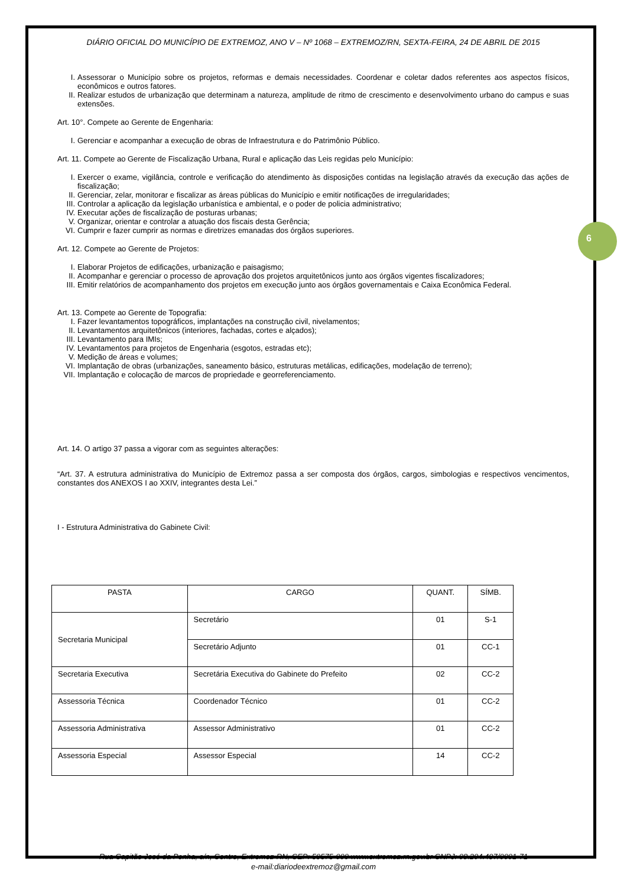6
DIÁRIO OFICIAL DO MUNICÍPIO DE EXTREMOZ, ANO V – Nº 1068 – EXTREMOZ/RN, SEXTA-FEIRA, 24 DE ABRIL DE 2015
I. Assessorar o Município sobre os projetos, reformas e demais necessidades. Coordenar e coletar dados referentes aos aspectos físicos, econômicos e outros fatores.
II. Realizar estudos de urbanização que determinam a natureza, amplitude de ritmo de crescimento e desenvolvimento urbano do campus e suas extensões.
Art. 10°. Compete ao Gerente de Engenharia:
I. Gerenciar e acompanhar a execução de obras de Infraestrutura e do Patrimônio Público.
Art. 11. Compete ao Gerente de Fiscalização Urbana, Rural e aplicação das Leis regidas pelo Município:
I. Exercer o exame, vigilância, controle e verificação do atendimento às disposições contidas na legislação através da execução das ações de fiscalização;
II. Gerenciar, zelar, monitorar e fiscalizar as áreas públicas do Município e emitir notificações de irregularidades;
III. Controlar a aplicação da legislação urbanística e ambiental, e o poder de policia administrativo;
IV. Executar ações de fiscalização de posturas urbanas;
V. Organizar, orientar e controlar a atuação dos fiscais desta Gerência;
VI. Cumprir e fazer cumprir as normas e diretrizes emanadas dos órgãos superiores.
Art. 12. Compete ao Gerente de Projetos:
I. Elaborar Projetos de edificações, urbanização e paisagismo;
II. Acompanhar e gerenciar o processo de aprovação dos projetos arquitetônicos junto aos órgãos vigentes fiscalizadores;
III. Emitir relatórios de acompanhamento dos projetos em execução junto aos órgãos governamentais e Caixa Econômica Federal.
Art. 13. Compete ao Gerente de Topografia:
I. Fazer levantamentos topográficos, implantações na construção civil, nivelamentos;
II. Levantamentos arquitetônicos (interiores, fachadas, cortes e alçados);
III. Levantamento para IMIs;
IV. Levantamentos para projetos de Engenharia (esgotos, estradas etc);
V. Medição de áreas e volumes;
VI. Implantação de obras (urbanizações, saneamento básico, estruturas metálicas, edificações, modelação de terreno);
VII. Implantação e colocação de marcos de propriedade e georreferenciamento.
Art. 14. O artigo 37 passa a vigorar com as seguintes alterações:
“Art. 37. A estrutura administrativa do Município de Extremoz passa a ser composta dos órgãos, cargos, simbologias e respectivos vencimentos, constantes dos ANEXOS I ao XXIV, integrantes desta Lei.”
I - Estrutura Administrativa do Gabinete Civil:
| PASTA | CARGO | QUANT. | SÍMB. |
| --- | --- | --- | --- |
| Secretaria Municipal | Secretário | 01 | S-1 |
| | Secretário Adjunto | 01 | CC-1 |
| Secretaria Executiva | Secretária Executiva do Gabinete do Prefeito | 02 | CC-2 |
| Assessoria Técnica | Coordenador Técnico | 01 | CC-2 |
| Assessoria Administrativa | Assessor Administrativo | 01 | CC-2 |
| Assessoria Especial | Assessor Especial | 14 | CC-2 |
Rua Capitão José da Penha, s/n, Centro, Extremoz-RN, CEP: 59575-000 www.extremoz.rn.gov.br CNPJ: 08.204.497/0001-71
e-mail:diariodeextremoz@gmail.com